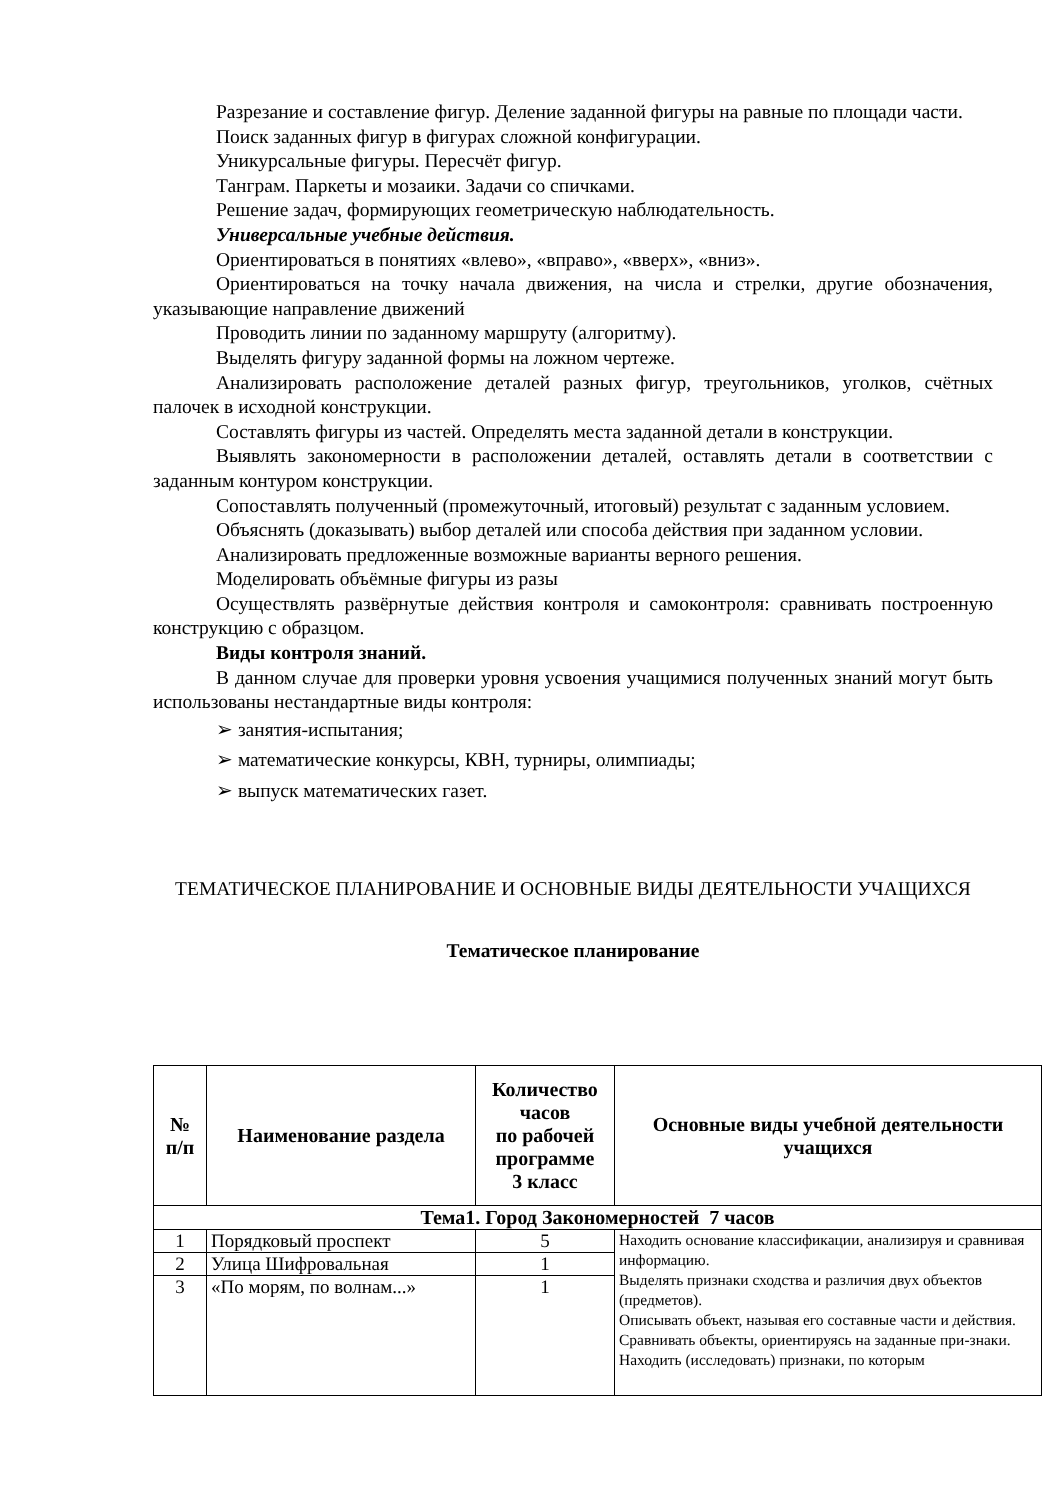Разрезание и составление фигур. Деление заданной фигуры на равные по площади части.
Поиск заданных фигур в фигурах сложной конфигурации.
Уникурсальные фигуры. Пересчёт фигур.
Танграм. Паркеты и мозаики. Задачи со спичками.
Решение задач, формирующих геометрическую наблюдательность.
Универсальные учебные действия.
Ориентироваться в понятиях «влево», «вправо», «вверх», «вниз».
Ориентироваться на точку начала движения, на числа и стрелки, другие обозначения, указывающие направление движений
Проводить линии по заданному маршруту (алгоритму).
Выделять фигуру заданной формы на ложном чертеже.
Анализировать расположение деталей разных фигур, треугольников, уголков, счётных палочек в исходной конструкции.
Составлять фигуры из частей. Определять места заданной детали в конструкции.
Выявлять закономерности в расположении деталей, оставлять детали в соответствии с заданным контуром конструкции.
Сопоставлять полученный (промежуточный, итоговый) результат с заданным условием.
Объяснять (доказывать) выбор деталей или способа действия при заданном условии.
Анализировать предложенные возможные варианты верного решения.
Моделировать объёмные фигуры из разы
Осуществлять развёрнутые действия контроля и самоконтроля: сравнивать построенную конструкцию с образцом.
Виды контроля знаний.
В данном случае для проверки уровня усвоения учащимися полученных знаний могут быть использованы нестандартные виды контроля:
➢ занятия-испытания;
➢ математические конкурсы, КВН, турниры, олимпиады;
➢ выпуск математических газет.
ТЕМАТИЧЕСКОЕ ПЛАНИРОВАНИЕ И ОСНОВНЫЕ ВИДЫ ДЕЯТЕЛЬНОСТИ УЧАЩИХСЯ
Тематическое планирование
| № п/п | Наименование раздела | Количество часов по рабочей программе 3 класс | Основные виды учебной деятельности учащихся |
| --- | --- | --- | --- |
| Тема1. Город Закономерностей 7 часов | | | |
| 1 | Порядковый проспект | 5 | Находить основание классификации, анализируя и сравнивая информацию. Выделять признаки сходства и различия двух объектов (предметов). Описывать объект, называя его составные части и действия. Сравнивать объекты, ориентируясь на заданные при-знаки. Находить (исследовать) признаки, по которым |
| 2 | Улица Шифровальная | 1 | |
| 3 | «По морям, по волнам...» | 1 | |